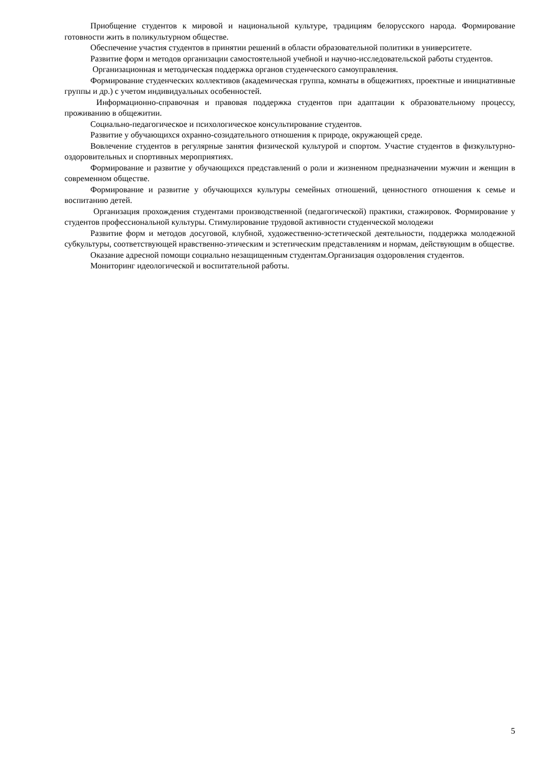Приобщение студентов к мировой и национальной культуре, традициям белорусского народа. Формирование готовности жить в поликультурном обществе.
Обеспечение участия студентов в принятии решений в области образовательной политики в университете.
Развитие форм и методов организации самостоятельной учебной и научно-исследовательской работы студентов.
Организационная и методическая поддержка органов студенческого самоуправления.
Формирование студенческих коллективов (академическая группа, комнаты в общежитиях, проектные и инициативные группы и др.) с учетом индивидуальных особенностей.
Информационно-справочная и правовая поддержка студентов при адаптации к образовательному процессу, проживанию в общежитии.
Социально-педагогическое и психологическое консультирование студентов.
Развитие у обучающихся охранно-созидательного отношения к природе, окружающей среде.
Вовлечение студентов в регулярные занятия физической культурой и спортом. Участие студентов в физкультурно-оздоровительных и спортивных мероприятиях.
Формирование и развитие у обучающихся представлений о роли и жизненном предназначении мужчин и женщин в современном обществе.
Формирование и развитие у обучающихся культуры семейных отношений, ценностного отношения к семье и воспитанию детей.
Организация прохождения студентами производственной (педагогической) практики, стажировок. Формирование у студентов профессиональной культуры. Стимулирование трудовой активности студенческой молодежи
Развитие форм и методов досуговой, клубной, художественно-эстетической деятельности, поддержка молодежной субкультуры, соответствующей нравственно-этическим и эстетическим представлениям и нормам, действующим в обществе.
Оказание адресной помощи социально незащищенным студентам.Организация оздоровления студентов.
Мониторинг идеологической и воспитательной работы.
5